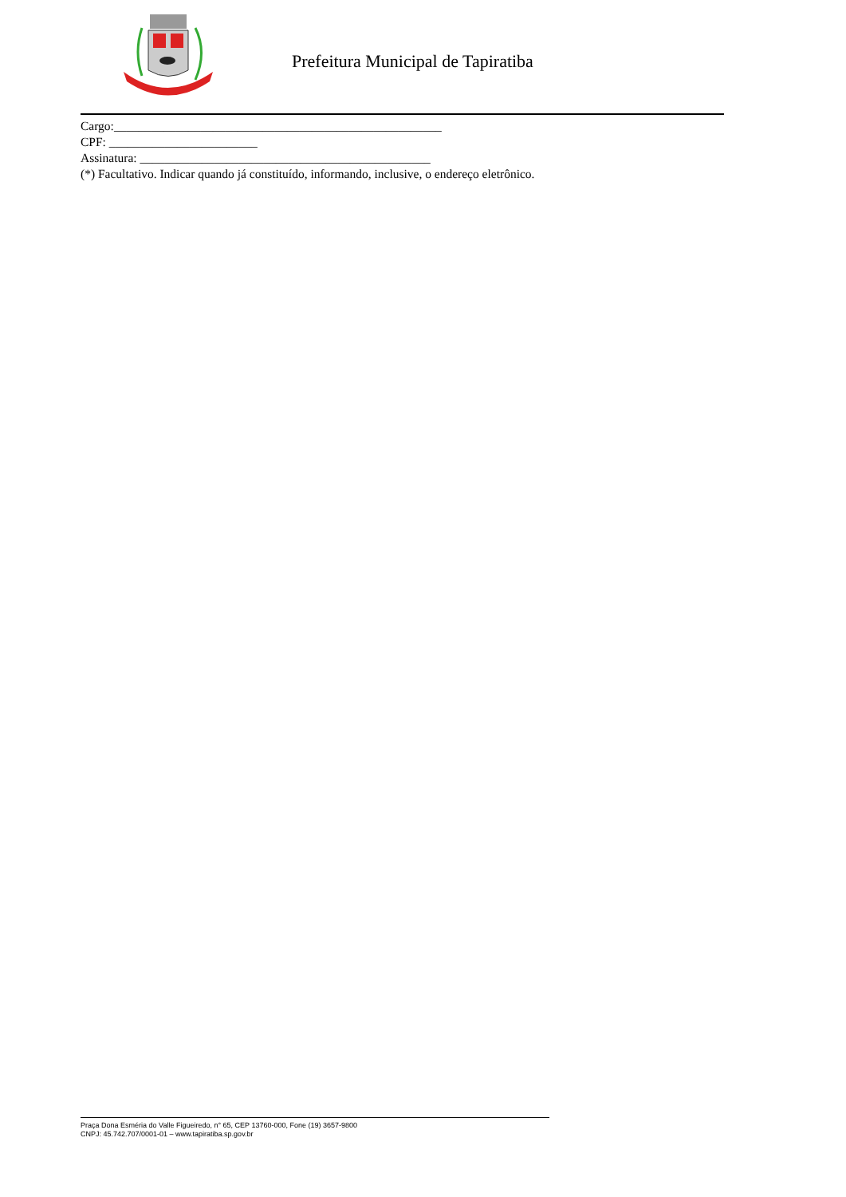Prefeitura Municipal de Tapiratiba
Cargo:_____________________________________________________
CPF: ________________________
Assinatura: _______________________________________________
(*) Facultativo. Indicar quando já constituído, informando, inclusive, o endereço eletrônico.
Praça Dona Esméria do Valle Figueiredo, n° 65, CEP 13760-000, Fone (19) 3657-9800
CNPJ: 45.742.707/0001-01 – www.tapiratiba.sp.gov.br